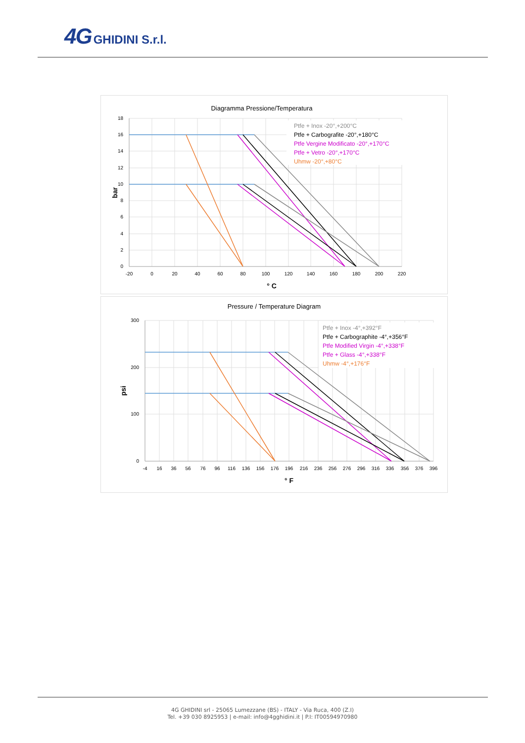4G GHIDINI S.r.l.
Diagramma Pressione/Temperatura
18
16
14
12
10
8
6
4
2
0
-20
0
20
40
60
80
100
120
140
160
180
200
220
° C
bar
Ptfe + Inox -20°,+200°C
Ptfe + Carbografite -20°,+180°C
Ptfe Vergine Modificato -20°,+170°C
Ptfe + Vetro -20°,+170°C
Uhmw -20°,+80°C
Pressure / Temperature Diagram
300
200
100
0
-4
16
36
56
76
96
116
136
156
176
196
216
236
256
276
296
316
336
356
376
396
° F
psi
Ptfe + Inox -4°,+392°F
Ptfe + Carbographite -4°,+356°F
Ptfe Modified Virgin -4°,+338°F
Ptfe + Glass -4°,+338°F
Uhmw -4°,+176°F
4G GHIDINI srl - 25065 Lumezzane (BS) - ITALY - Via Ruca, 400 (Z.I)
Tel. +39 030 8925953 | e-mail: info@4gghidini.it | P.I: IT00594970980